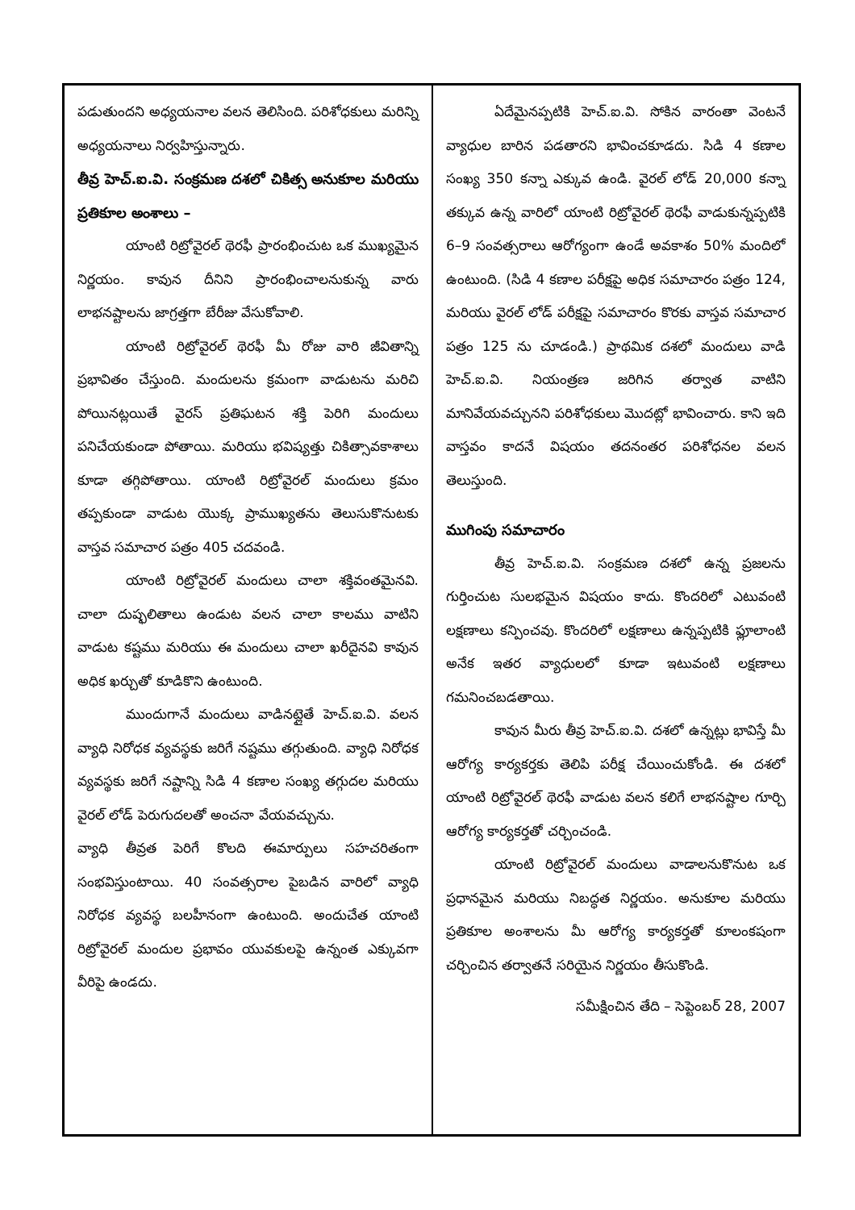పడుతుందని అధ్యయనాల వలన తెలిసింది. పరిశోధకులు మరిన్ని అధ్యయనాలు నిర్వహిస్తున్నారు.
తీవ్ర హెచ్.ఐ.వి. సంక్రమణ దశలో చికిత్స అనుకూల మరియు ప్రతికూల అంశాలు –
యాంటి రిట్రోవైరల్ థెరఫీ ప్రారంభించుట ఒక ముఖ్యమైన నిర్ణయం. కావున దీనిని ప్రారంభించాలనుకున్న వారు లాభనష్టాలను జాగ్రత్తగా బేరీజు వేసుకోవాలి.
యాంటి రిట్రోవైరల్ థెరఫీ మీ రోజు వారి జీవితాన్ని ప్రభావితం చేస్తుంది. మందులను క్రమంగా వాడుటను మరిచి పోయినట్లయితే వైరస్ ప్రతిఘటన శక్తి పెరిగి మందులు పనిచేయకుండా పోతాయి. మరియు భవిష్యత్తు చికిత్సావకాశాలు కూడా తగ్గిపోతాయి. యాంటి రిట్రోవైరల్ మందులు క్రమం తప్పకుండా వాడుట యొక్క ప్రాముఖ్యతను తెలుసుకొనుటకు వాస్తవ సమాచార పత్రం 405 చదవండి.
యాంటి రిట్రోవైరల్ మందులు చాలా శక్తివంతమైనవి. చాలా దుష్ఫలితాలు ఉండుట వలన చాలా కాలము వాటిని వాడుట కష్టము మరియు ఈ మందులు చాలా ఖరీదైనవి కావున అధిక ఖర్చుతో కూడికొని ఉంటుంది.
ముందుగానే మందులు వాడినట్లైతే హెచ్.ఐ.వి. వలన వ్యాధి నిరోధక వ్యవస్థకు జరిగే నష్టము తగ్గుతుంది. వ్యాధి నిరోధక వ్యవస్థకు జరిగే నష్టాన్ని సిడి 4 కణాల సంఖ్య తగ్గుదల మరియు వైరల్ లోడ్ పెరుగుదలతో అంచనా వేయవచ్చును.
వ్యాధి తీవ్రత పెరిగే కొలది ఈమార్పులు సహచరితంగా సంభవిస్తుంటాయి. 40 సంవత్సరాల పైబడిన వారిలో వ్యాధి నిరోధక వ్యవస్థ బలహీనంగా ఉంటుంది. అందుచేత యాంటి రిట్రోవైరల్ మందుల ప్రభావం యువకులపై ఉన్నంత ఎక్కువగా వీరిపై ఉండదు.
ఏదేమైనప్పటికి హెచ్.ఐ.వి. సోకిన వారంతా వెంటనే వ్యాధుల బారిన పడతారని భావించకూడదు. సిడి 4 కణాల సంఖ్య 350 కన్నా ఎక్కువ ఉండి. వైరల్ లోడ్ 20,000 కన్నా తక్కువ ఉన్న వారిలో యాంటి రిట్రోవైరల్ థెరఫీ వాడుకున్నప్పటికి 6–9 సంవత్సరాలు ఆరోగ్యంగా ఉండే అవకాశం 50% మందిలో ఉంటుంది. (సిడి 4 కణాల పరీక్షపై అధిక సమాచారం పత్రం 124, మరియు వైరల్ లోడ్ పరీక్షపై సమాచారం కొరకు వాస్తవ సమాచార పత్రం 125 ను చూడండి.) ప్రాథమిక దశలో మందులు వాడి హెచ్.ఐ.వి. నియంత్రణ జరిగిన తర్వాత వాటిని మానివేయవచ్చునని పరిశోధకులు మొదట్లో భావించారు. కాని ఇది వాస్తవం కాదనే విషయం తదనంతర పరిశోధనల వలన తెలుస్తుంది.
ముగింపు సమాచారం
తీవ్ర హెచ్.ఐ.వి. సంక్రమణ దశలో ఉన్న ప్రజలను గుర్తించుట సులభమైన విషయం కాదు. కొందరిలో ఎటువంటి లక్షణాలు కన్పించవు. కొందరిలో లక్షణాలు ఉన్నప్పటికి ఫ్లూలాంటి అనేక ఇతర వ్యాధులలో కూడా ఇటువంటి లక్షణాలు గమనించబడతాయి.
కావున మీరు తీవ్ర హెచ్.ఐ.వి. దశలో ఉన్నట్లు భావిస్తే మీ ఆరోగ్య కార్యకర్తకు తెలిపి పరీక్ష చేయించుకోండి. ఈ దశలో యాంటి రిట్రోవైరల్ థెరఫీ వాడుట వలన కలిగే లాభనష్టాల గూర్చి ఆరోగ్య కార్యకర్తతో చర్చించండి.
యాంటి రిట్రోవైరల్ మందులు వాడాలనుకొనుట ఒక ప్రధానమైన మరియు నిబద్ధత నిర్ణయం. అనుకూల మరియు ప్రతికూల అంశాలను మీ ఆరోగ్య కార్యకర్తతో కూలంకషంగా చర్చించిన తర్వాతనే సరియైన నిర్ణయం తీసుకొండి.
సమీక్షించిన తేది – సెప్టెంబర్ 28, 2007